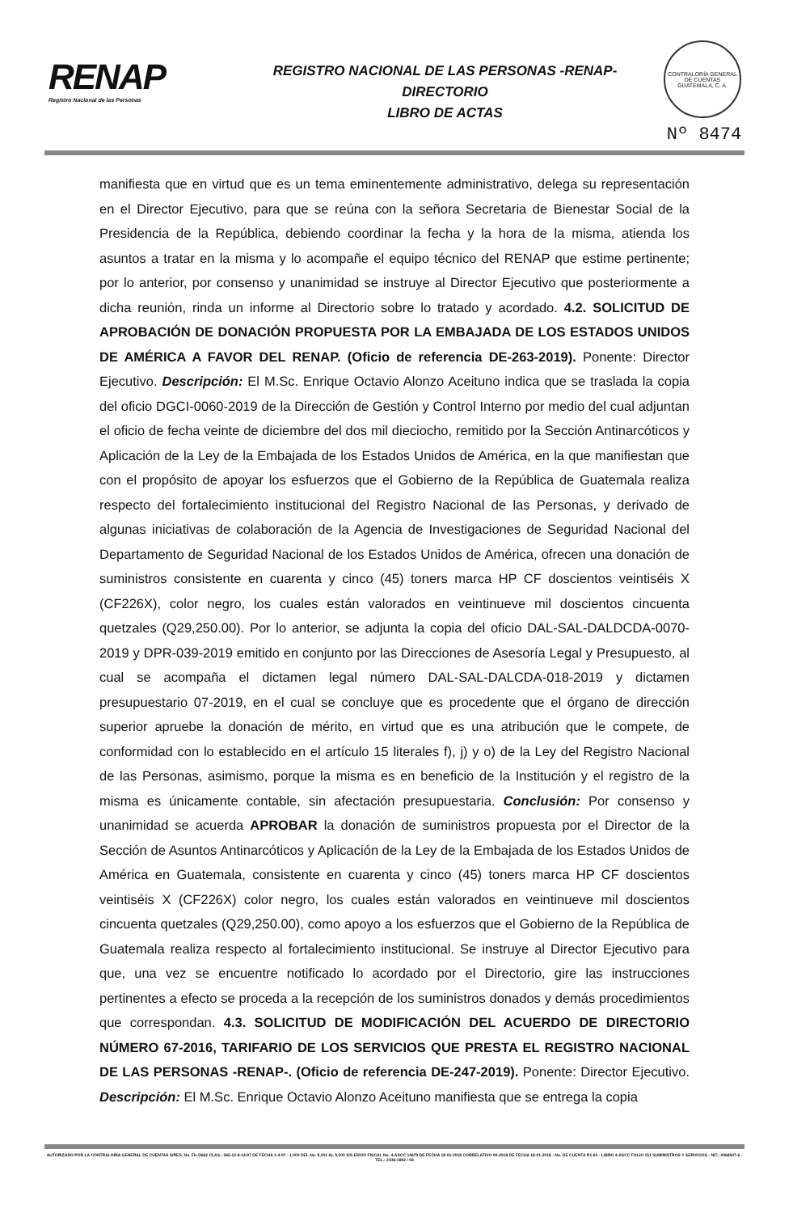RENAP
Registro Nacional de las Personas
REGISTRO NACIONAL DE LAS PERSONAS -RENAP-
DIRECTORIO
LIBRO DE ACTAS
CONTRALORÍA GENERAL DE CUENTAS
GUATEMALA, C. A.
Nº 8474
manifiesta que en virtud que es un tema eminentemente administrativo, delega su representación en el Director Ejecutivo, para que se reúna con la señora Secretaria de Bienestar Social de la Presidencia de la República, debiendo coordinar la fecha y la hora de la misma, atienda los asuntos a tratar en la misma y lo acompañe el equipo técnico del RENAP que estime pertinente; por lo anterior, por consenso y unanimidad se instruye al Director Ejecutivo que posteriormente a dicha reunión, rinda un informe al Directorio sobre lo tratado y acordado. 4.2. SOLICITUD DE APROBACIÓN DE DONACIÓN PROPUESTA POR LA EMBAJADA DE LOS ESTADOS UNIDOS DE AMÉRICA A FAVOR DEL RENAP. (Oficio de referencia DE-263-2019). Ponente: Director Ejecutivo. Descripción: El M.Sc. Enrique Octavio Alonzo Aceituno indica que se traslada la copia del oficio DGCI-0060-2019 de la Dirección de Gestión y Control Interno por medio del cual adjuntan el oficio de fecha veinte de diciembre del dos mil dieciocho, remitido por la Sección Antinarcóticos y Aplicación de la Ley de la Embajada de los Estados Unidos de América, en la que manifiestan que con el propósito de apoyar los esfuerzos que el Gobierno de la República de Guatemala realiza respecto del fortalecimiento institucional del Registro Nacional de las Personas, y derivado de algunas iniciativas de colaboración de la Agencia de Investigaciones de Seguridad Nacional del Departamento de Seguridad Nacional de los Estados Unidos de América, ofrecen una donación de suministros consistente en cuarenta y cinco (45) toners marca HP CF doscientos veintiséis X (CF226X), color negro, los cuales están valorados en veintinueve mil doscientos cincuenta quetzales (Q29,250.00). Por lo anterior, se adjunta la copia del oficio DAL-SAL-DALDCDA-0070-2019 y DPR-039-2019 emitido en conjunto por las Direcciones de Asesoría Legal y Presupuesto, al cual se acompaña el dictamen legal número DAL-SAL-DALCDA-018-2019 y dictamen presupuestario 07-2019, en el cual se concluye que es procedente que el órgano de dirección superior apruebe la donación de mérito, en virtud que es una atribución que le compete, de conformidad con lo establecido en el artículo 15 literales f), j) y o) de la Ley del Registro Nacional de las Personas, asimismo, porque la misma es en beneficio de la Institución y el registro de la misma es únicamente contable, sin afectación presupuestaria. Conclusión: Por consenso y unanimidad se acuerda APROBAR la donación de suministros propuesta por el Director de la Sección de Asuntos Antinarcóticos y Aplicación de la Ley de la Embajada de los Estados Unidos de América en Guatemala, consistente en cuarenta y cinco (45) toners marca HP CF doscientos veintiséis X (CF226X) color negro, los cuales están valorados en veintinueve mil doscientos cincuenta quetzales (Q29,250.00), como apoyo a los esfuerzos que el Gobierno de la República de Guatemala realiza respecto al fortalecimiento institucional. Se instruye al Director Ejecutivo para que, una vez se encuentre notificado lo acordado por el Directorio, gire las instrucciones pertinentes a efecto se proceda a la recepción de los suministros donados y demás procedimientos que correspondan. 4.3. SOLICITUD DE MODIFICACIÓN DEL ACUERDO DE DIRECTORIO NÚMERO 67-2016, TARIFARIO DE LOS SERVICIOS QUE PRESTA EL REGISTRO NACIONAL DE LAS PERSONAS -RENAP-. (Oficio de referencia DE-247-2019). Ponente: Director Ejecutivo. Descripción: El M.Sc. Enrique Octavio Alonzo Aceituno manifiesta que se entrega la copia
AUTORIZADO POR LA CONTRALORIA GENERAL DE CUENTAS S/RES. No. Fb./2662 CLAS.: 365-12-8-14-97 DE FECHA 1-4-97 - 1,000 DEL No. 8,001 AL 9,000 S/S ENVIO FISCAL No. 4-ASCC 14679 DE FECHA 18-01-2018 CORRELATIVO 09-2018 DE FECHA 18-01-2018 - No. DE CUENTA R1-60 - LIBRO 4-ASCC FOLIO 151 SUMINISTROS Y SERVICIOS - NIT.: 4068947-6 - TEL.: 2336-1892 / 93